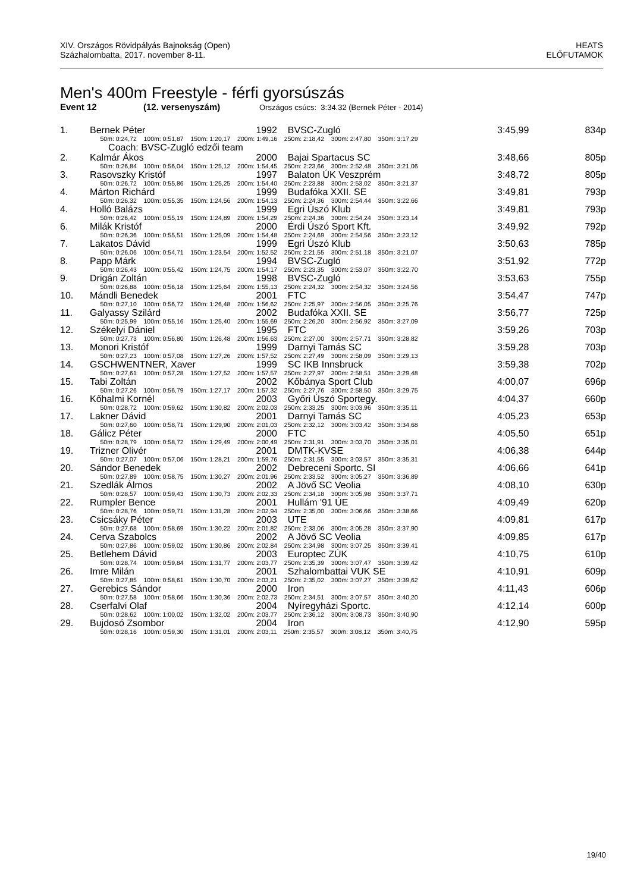XIV. Országos Rövidpályás Bajnokság (Open)
Százhalombatta, 2017. november 8-11.
HEATS
ELŐFUTAMOK
Men's 400m Freestyle - férfi gyorsúszás
Event 12 (12. versenyszám) Országos csúcs: 3:34.32 (Bernek Péter - 2014)
| 1. | Bernek Péter | 1992 | BVSC-Zugló | 3:45,99 | 834p |
| | 50m: 0:24,72 100m: 0:51,87 150m: 1:20,17 200m: 1:49,16 250m: 2:18,42 300m: 2:47,80 350m: 3:17,29 | | | | |
| | Coach: BVSC-Zugló edzői team | | | | |
| 2. | Kalmár Ákos | 2000 | Bajai Spartacus SC | 3:48,66 | 805p |
| | 50m: 0:26,84 100m: 0:56,04 150m: 1:25,12 200m: 1:54,45 250m: 2:23,66 300m: 2:52,48 350m: 3:21,06 | | | | |
| 3. | Rasovszky Kristóf | 1997 | Balaton ÚK Veszprém | 3:48,72 | 805p |
| | 50m: 0:26,72 100m: 0:55,86 150m: 1:25,25 200m: 1:54,40 250m: 2:23,88 300m: 2:53,02 350m: 3:21,37 | | | | |
| 4. | Márton Richárd | 1999 | Budafóka XXII. SE | 3:49,81 | 793p |
| | 50m: 0:26,32 100m: 0:55,35 150m: 1:24,56 200m: 1:54,13 250m: 2:24,36 300m: 2:54,44 350m: 3:22,66 | | | | |
| 4. | Holló Balázs | 1999 | Egri Úszó Klub | 3:49,81 | 793p |
| | 50m: 0:26,42 100m: 0:55,19 150m: 1:24,89 200m: 1:54,29 250m: 2:24,36 300m: 2:54,24 350m: 3:23,14 | | | | |
| 6. | Milák Kristóf | 2000 | Érdi Úszó Sport Kft. | 3:49,92 | 792p |
| | 50m: 0:26,36 100m: 0:55,51 150m: 1:25,09 200m: 1:54,48 250m: 2:24,69 300m: 2:54,56 350m: 3:23,12 | | | | |
| 7. | Lakatos Dávid | 1999 | Egri Úszó Klub | 3:50,63 | 785p |
| | 50m: 0:26,06 100m: 0:54,71 150m: 1:23,54 200m: 1:52,52 250m: 2:21,55 300m: 2:51,18 350m: 3:21,07 | | | | |
| 8. | Papp Márk | 1994 | BVSC-Zugló | 3:51,92 | 772p |
| | 50m: 0:26,43 100m: 0:55,42 150m: 1:24,75 200m: 1:54,17 250m: 2:23,35 300m: 2:53,07 350m: 3:22,70 | | | | |
| 9. | Drigán Zoltán | 1998 | BVSC-Zugló | 3:53,63 | 755p |
| | 50m: 0:26,88 100m: 0:56,18 150m: 1:25,64 200m: 1:55,13 250m: 2:24,32 300m: 2:54,32 350m: 3:24,56 | | | | |
| 10. | Mándli Benedek | 2001 | FTC | 3:54,47 | 747p |
| | 50m: 0:27,10 100m: 0:56,72 150m: 1:26,48 200m: 1:56,62 250m: 2:25,97 300m: 2:56,05 350m: 3:25,76 | | | | |
| 11. | Galyassy Szilárd | 2002 | Budafóka XXII. SE | 3:56,77 | 725p |
| | 50m: 0:25,99 100m: 0:55,16 150m: 1:25,40 200m: 1:55,69 250m: 2:26,20 300m: 2:56,92 350m: 3:27,09 | | | | |
| 12. | Székelyi Dániel | 1995 | FTC | 3:59,26 | 703p |
| | 50m: 0:27,73 100m: 0:56,80 150m: 1:26,48 200m: 1:56,63 250m: 2:27,00 300m: 2:57,71 350m: 3:28,82 | | | | |
| 13. | Monori Kristóf | 1999 | Darnyi Tamás SC | 3:59,28 | 703p |
| | 50m: 0:27,23 100m: 0:57,08 150m: 1:27,26 200m: 1:57,52 250m: 2:27,49 300m: 2:58,09 350m: 3:29,13 | | | | |
| 14. | GSCHWENTNER, Xaver | 1999 | SC IKB Innsbruck | 3:59,38 | 702p |
| | 50m: 0:27,61 100m: 0:57,28 150m: 1:27,52 200m: 1:57,57 250m: 2:27,97 300m: 2:58,51 350m: 3:29,48 | | | | |
| 15. | Tabi Zoltán | 2002 | Kőbánya Sport Club | 4:00,07 | 696p |
| | 50m: 0:27,26 100m: 0:56,79 150m: 1:27,17 200m: 1:57,32 250m: 2:27,76 300m: 2:58,50 350m: 3:29,75 | | | | |
| 16. | Kőhalmi Kornél | 2003 | Győri Úszó Sportegy. | 4:04,37 | 660p |
| | 50m: 0:28,72 100m: 0:59,62 150m: 1:30,82 200m: 2:02,03 250m: 2:33,25 300m: 3:03,96 350m: 3:35,11 | | | | |
| 17. | Lakner Dávid | 2001 | Darnyi Tamás SC | 4:05,23 | 653p |
| | 50m: 0:27,60 100m: 0:58,71 150m: 1:29,90 200m: 2:01,03 250m: 2:32,12 300m: 3:03,42 350m: 3:34,68 | | | | |
| 18. | Gálicz Péter | 2000 | FTC | 4:05,50 | 651p |
| | 50m: 0:28,79 100m: 0:58,72 150m: 1:29,49 200m: 2:00,49 250m: 2:31,91 300m: 3:03,70 350m: 3:35,01 | | | | |
| 19. | Trizner Olivér | 2001 | DMTK-KVSE | 4:06,38 | 644p |
| | 50m: 0:27,07 100m: 0:57,06 150m: 1:28,21 200m: 1:59,76 250m: 2:31,55 300m: 3:03,57 350m: 3:35,31 | | | | |
| 20. | Sándor Benedek | 2002 | Debreceni Sportc. SI | 4:06,66 | 641p |
| | 50m: 0:27,89 100m: 0:58,75 150m: 1:30,27 200m: 2:01,96 250m: 2:33,52 300m: 3:05,27 350m: 3:36,89 | | | | |
| 21. | Szedlák Álmos | 2002 | A Jövő SC Veolia | 4:08,10 | 630p |
| | 50m: 0:28,57 100m: 0:59,43 150m: 1:30,73 200m: 2:02,33 250m: 2:34,18 300m: 3:05,98 350m: 3:37,71 | | | | |
| 22. | Rumpler Bence | 2001 | Hullám '91 ÚE | 4:09,49 | 620p |
| | 50m: 0:28,76 100m: 0:59,71 150m: 1:31,28 200m: 2:02,94 250m: 2:35,00 300m: 3:06,66 350m: 3:38,66 | | | | |
| 23. | Csicsáky Péter | 2003 | UTE | 4:09,81 | 617p |
| | 50m: 0:27,68 100m: 0:58,69 150m: 1:30,22 200m: 2:01,82 250m: 2:33,06 300m: 3:05,28 350m: 3:37,90 | | | | |
| 24. | Cerva Szabolcs | 2002 | A Jövő SC Veolia | 4:09,85 | 617p |
| | 50m: 0:27,86 100m: 0:59,02 150m: 1:30,86 200m: 2:02,84 250m: 2:34,98 300m: 3:07,25 350m: 3:39,41 | | | | |
| 25. | Betlehem Dávid | 2003 | Europtec ZÚK | 4:10,75 | 610p |
| | 50m: 0:28,74 100m: 0:59,84 150m: 1:31,77 200m: 2:03,77 250m: 2:35,39 300m: 3:07,47 350m: 3:39,42 | | | | |
| 26. | Imre Milán | 2001 | Szhalombattai VUK SE | 4:10,91 | 609p |
| | 50m: 0:27,85 100m: 0:58,61 150m: 1:30,70 200m: 2:03,21 250m: 2:35,02 300m: 3:07,27 350m: 3:39,62 | | | | |
| 27. | Gerebics Sándor | 2000 | Iron | 4:11,43 | 606p |
| | 50m: 0:27,58 100m: 0:58,66 150m: 1:30,36 200m: 2:02,73 250m: 2:34,51 300m: 3:07,57 350m: 3:40,20 | | | | |
| 28. | Cserfalvi Olaf | 2004 | Nyíregyházi Sportc. | 4:12,14 | 600p |
| | 50m: 0:28,62 100m: 1:00,02 150m: 1:32,02 200m: 2:03,77 250m: 2:36,12 300m: 3:08,73 350m: 3:40,90 | | | | |
| 29. | Bujdosó Zsombor | 2004 | Iron | 4:12,90 | 595p |
| | 50m: 0:28,16 100m: 0:59,30 150m: 1:31,01 200m: 2:03,11 250m: 2:35,57 300m: 3:08,12 350m: 3:40,75 | | | | |
19/40